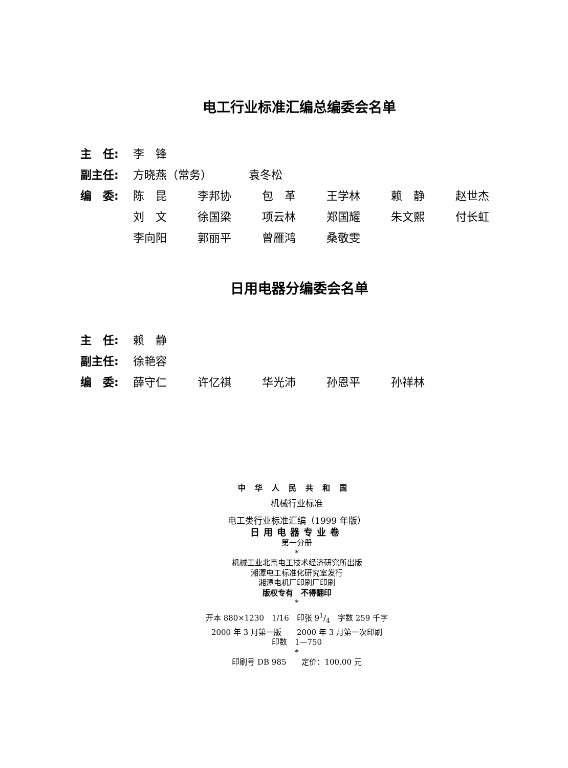电工行业标准汇编总编委会名单
主　任: 李　锋
副主任: 方晓燕（常务） 袁冬松
编　委: 陈　昆 李邦协 包　革 王学林 赖　静 赵世杰
刘　文 徐国梁 项云林 郑国耀 朱文熙 付长虹
李向阳 郭丽平 曾雁鸿 桑敬雯
日用电器分编委会名单
主　任: 赖　静
副主任: 徐艳容
编　委: 薛守仁 许亿祺 华光沛 孙恩平 孙祥林
中华人民共和国
机械行业标准
电工类行业标准汇编（1999 年版）
日用电器专业卷
第一分册
*
机械工业北京电工技术经济研究所出版
湘潭电工标准化研究室发行
湘潭电机厂印刷厂印刷
版权专有　不得翻印
*
开本 880×1230　1/16　印张 91/4　字数 259 千字
2000 年 3 月第一版　　2000 年 3 月第一次印刷
印数　1—750
*
印刷号 DB 985　　定价：100.00 元